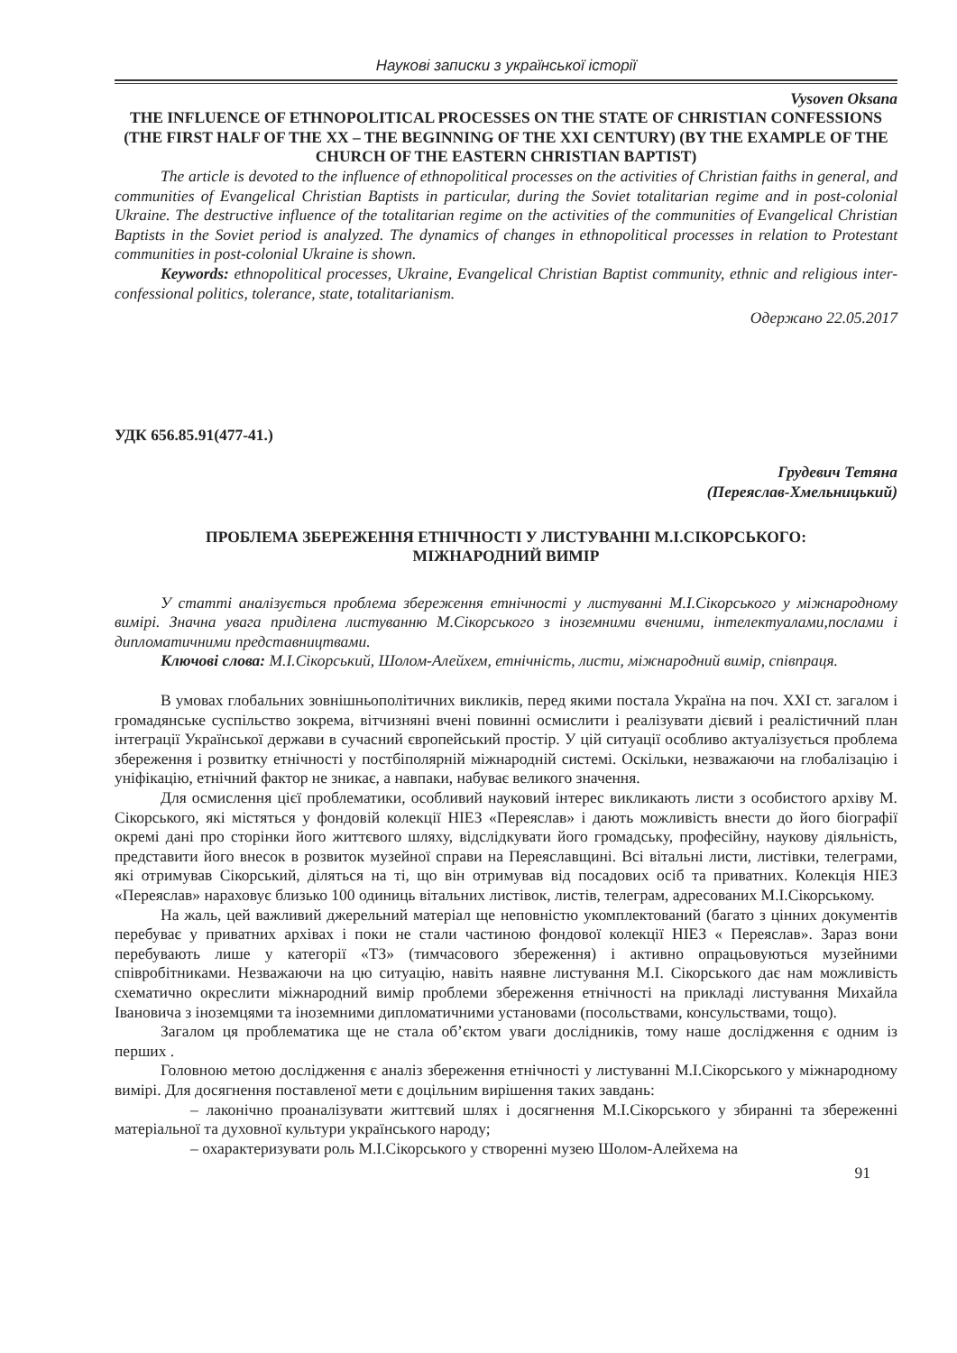Наукові записки з української історії
Vysoven Oksana
THE INFLUENCE OF ETHNOPOLITICAL PROCESSES ON THE STATE OF CHRISTIAN CONFESSIONS (THE FIRST HALF OF THE XX – THE BEGINNING OF THE XXI CENTURY) (BY THE EXAMPLE OF THE CHURCH OF THE EASTERN CHRISTIAN BAPTIST)
The article is devoted to the influence of ethnopolitical processes on the activities of Christian faiths in general, and communities of Evangelical Christian Baptists in particular, during the Soviet totalitarian regime and in post-colonial Ukraine. The destructive influence of the totalitarian regime on the activities of the communities of Evangelical Christian Baptists in the Soviet period is analyzed. The dynamics of changes in ethnopolitical processes in relation to Protestant communities in post-colonial Ukraine is shown.
Keywords: ethnopolitical processes, Ukraine, Evangelical Christian Baptist community, ethnic and religious inter-confessional politics, tolerance, state, totalitarianism.
Одержано 22.05.2017
УДК 656.85.91(477-41.)
Грудевич Тетяна
(Переяслав-Хмельницький)
ПРОБЛЕМА ЗБЕРЕЖЕННЯ ЕТНІЧНОСТІ У ЛИСТУВАННІ М.І.СІКОРСЬКОГО:
МІЖНАРОДНИЙ ВИМІР
У статті аналізується проблема збереження етнічності у листуванні М.І.Сікорського у міжнародному вимірі. Значна увага приділена листуванню М.Сікорського з іноземними вченими, інтелектуалами,послами і дипломатичними представництвами.
Ключові слова: М.І.Сікорський, Шолом-Алейхем, етнічність, листи, міжнародний вимір, співпраця.
В умовах глобальних зовнішньополітичних викликів, перед якими постала Україна на поч. XXI ст. загалом і громадянське суспільство зокрема, вітчизняні вчені повинні осмислити і реалізувати дієвий і реалістичний план інтеграції Української держави в сучасний європейський простір. У цій ситуації особливо актуалізується проблема збереження і розвитку етнічності у постбіполярній міжнародній системі. Оскільки, незважаючи на глобалізацію і уніфікацію, етнічний фактор не зникає, а навпаки, набуває великого значення.
Для осмислення цієї проблематики, особливий науковий інтерес викликають листи з особистого архіву М. Сікорського, які містяться у фондовій колекції НІЕЗ «Переяслав» і дають можливість внести до його біографії окремі дані про сторінки його життєвого шляху, відслідкувати його громадську, професійну, наукову діяльність, представити його внесок в розвиток музейної справи на Переяславщині. Всі вітальні листи, листівки, телеграми, які отримував Сікорський, діляться на ті, що він отримував від посадових осіб та приватних. Колекція НІЕЗ «Переяслав» нараховує близько 100 одиниць вітальних листівок, листів, телеграм, адресованих М.І.Сікорському.
На жаль, цей важливий джерельний матеріал ще неповністю укомплектований (багато з цінних документів перебуває у приватних архівах і поки не стали частиною фондової колекції НІЕЗ « Переяслав». Зараз вони перебувають лише у категорії «ТЗ» (тимчасового збереження) і активно опрацьовуються музейними співробітниками. Незважаючи на цю ситуацію, навіть наявне листування М.І. Сікорського дає нам можливість схематично окреслити міжнародний вимір проблеми збереження етнічності на прикладі листування Михайла Івановича з іноземцями та іноземними дипломатичними установами (посольствами, консульствами, тощо).
Загалом ця проблематика ще не стала об’єктом уваги дослідників, тому наше дослідження є одним із перших .
Головною метою дослідження є аналіз збереження етнічності у листуванні М.І.Сікорського у міжнародному вимірі. Для досягнення поставленої мети є доцільним вирішення таких завдань:
– лаконічно проаналізувати життєвий шлях і досягнення М.І.Сікорського у збиранні та збереженні матеріальної та духовної культури українського народу;
– охарактеризувати роль М.І.Сікорського у створенні музею Шолом-Алейхема на
91